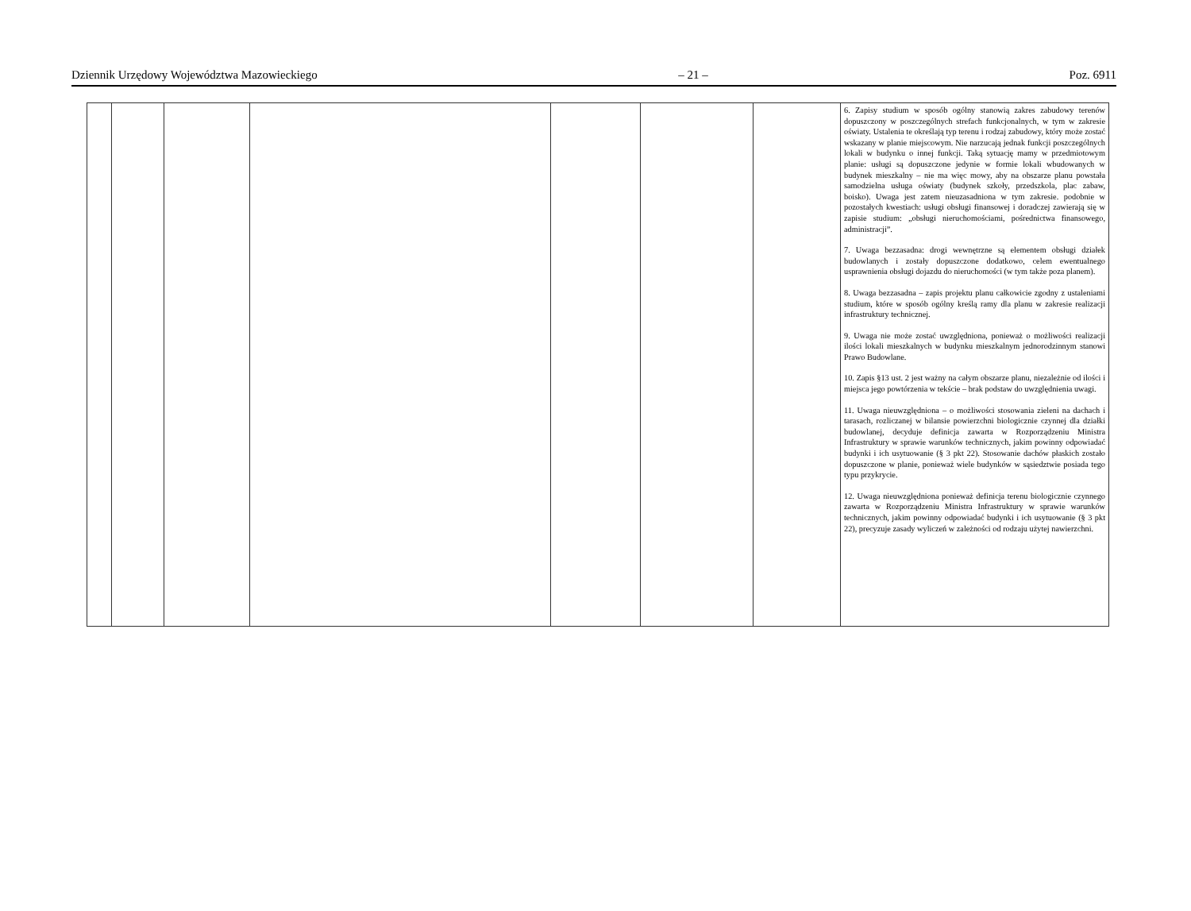Dziennik Urzędowy Województwa Mazowieckiego – 21 – Poz. 6911
| | | | | | | | 6. Zapisy studium w sposób ogólny stanowią zakres zabudowy terenów dopuszczony w poszczególnych strefach funkcjonalnych, w tym w zakresie oświaty. Ustalenia te określają typ terenu i rodzaj zabudowy, który może zostać wskazany w planie miejscowym. Nie narzucają jednak funkcji poszczególnych lokali w budynku o innej funkcji. Taką sytuację mamy w przedmiotowym planie: usługi są dopuszczone jedynie w formie lokali wbudowanych w budynek mieszkalny – nie ma więc mowy, aby na obszarze planu powstała samodzielna usługa oświaty (budynek szkoły, przedszkola, plac zabaw, boisko). Uwaga jest zatem nieuzasadniona w tym zakresie. podobnie w pozostałych kwestiach: usługi obsługi finansowej i doradczej zawierają się w zapisie studium: „obsługi nieruchomościami, pośrednictwa finansowego, administracji”. 7. Uwaga bezzasadna: drogi wewnętrzne są elementem obsługi działek budowlanych i zostały dopuszczone dodatkowo, celem ewentualnego usprawnienia obsługi dojazdu do nieruchomości (w tym także poza planem). 8. Uwaga bezzasadna – zapis projektu planu całkowicie zgodny z ustaleniami studium, które w sposób ogólny kreślą ramy dla planu w zakresie realizacji infrastruktury technicznej. 9. Uwaga nie może zostać uwzględniona, ponieważ o możliwości realizacji ilości lokali mieszkalnych w budynku mieszkalnym jednorodzinnym stanowi Prawo Budowlane. 10. Zapis §13 ust. 2 jest ważny na całym obszarze planu, niezależnie od ilości i miejsca jego powtórzenia w tekście – brak podstaw do uwzględnienia uwagi. 11. Uwaga nieuwzględniona – o możliwości stosowania zieleni na dachach i tarasach, rozliczanej w bilansie powierzchni biologicznie czynnej dla działki budowlanej, decyduje definicja zawarta w Rozporządzeniu Ministra Infrastruktury w sprawie warunków technicznych, jakim powinny odpowiadać budynki i ich usytuowanie (§ 3 pkt 22). Stosowanie dachów płaskich zostało dopuszczone w planie, ponieważ wiele budynków w sąsiedztwie posiada tego typu przykrycie. 12. Uwaga nieuwzględniona ponieważ definicja terenu biologicznie czynnego zawarta w Rozporządzeniu Ministra Infrastruktury w sprawie warunków technicznych, jakim powinny odpowiadać budynki i ich usytuowanie (§ 3 pkt 22), precyzuje zasady wyliczeń w zależności od rodzaju użytej nawierzchni. |